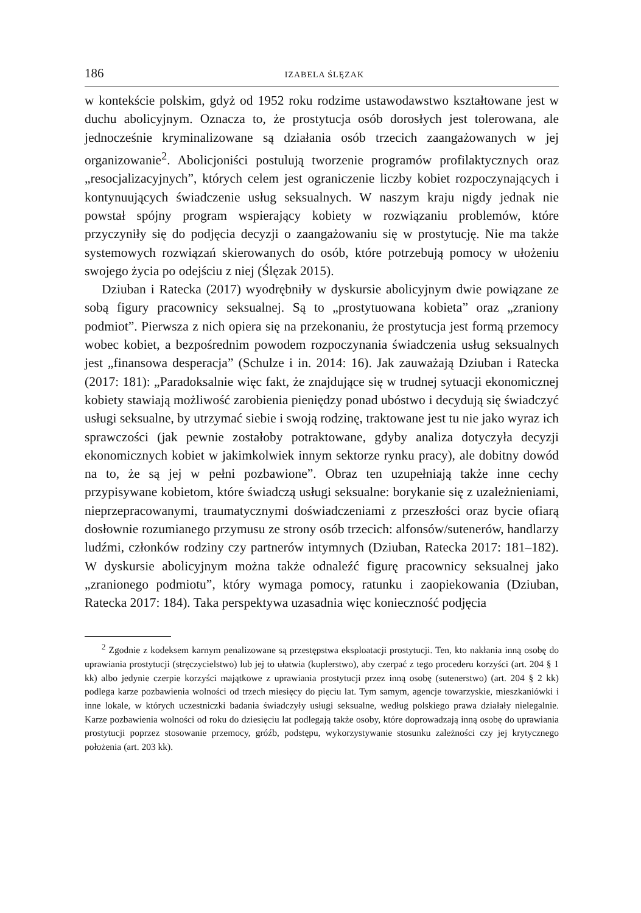186 IZABELA ŚLĘZAK
w kontekście polskim, gdyż od 1952 roku rodzime ustawodawstwo kształtowane jest w duchu abolicyjnym. Oznacza to, że prostytucja osób dorosłych jest tolerowana, ale jednocześnie kryminalizowane są działania osób trzecich zaangażowanych w jej organizowanie<sup>2</sup>. Abolicjoniści postulują tworzenie programów profilaktycznych oraz „resocjalizacyjnych”, których celem jest ograniczenie liczby kobiet rozpoczynających i kontynuujących świadczenie usług seksualnych. W naszym kraju nigdy jednak nie powstał spójny program wspierający kobiety w rozwiązaniu problemów, które przyczyniły się do podjęcia decyzji o zaangażowaniu się w prostytucję. Nie ma także systemowych rozwiązań skierowanych do osób, które potrzebują pomocy w ułożeniu swojego życia po odejściu z niej (Ślęzak 2015).
Dziuban i Ratecka (2017) wyodrębniły w dyskursie abolicyjnym dwie powiązane ze sobą figury pracownicy seksualnej. Są to „prostytuowana kobieta” oraz „zraniony podmiot”. Pierwsza z nich opiera się na przekonaniu, że prostytucja jest formą przemocy wobec kobiet, a bezpośrednim powodem rozpoczynania świadczenia usług seksualnych jest „finansowa desperacja” (Schulze i in. 2014: 16). Jak zauważają Dziuban i Ratecka (2017: 181): „Paradoksalnie więc fakt, że znajdujące się w trudnej sytuacji ekonomicznej kobiety stawiają możliwość zarobienia pieniędzy ponad ubóstwo i decydują się świadczyć usługi seksualne, by utrzymać siebie i swoją rodzinę, traktowane jest tu nie jako wyraz ich sprawczości (jak pewnie zostałoby potraktowane, gdyby analiza dotyczyła decyzji ekonomicznych kobiet w jakimkolwiek innym sektorze rynku pracy), ale dobitny dowód na to, że są jej w pełni pozbawione”. Obraz ten uzupełniają także inne cechy przypisywane kobietom, które świadczą usługi seksualne: borykanie się z uzależnieniami, nieprzepracowanymi, traumatycznymi doświadczeniami z przeszłości oraz bycie ofiarą dosłownie rozumianego przymusu ze strony osób trzecich: alfonsów/sutenerów, handlarzy ludźmi, członków rodziny czy partnerów intymnych (Dziuban, Ratecka 2017: 181–182). W dyskursie abolicyjnym można także odnaleźć figurę pracownicy seksualnej jako „zranionego podmiotu”, który wymaga pomocy, ratunku i zaopiekowania (Dziuban, Ratecka 2017: 184). Taka perspektywa uzasadnia więc konieczność podjęcia
<sup>2</sup> Zgodnie z kodeksem karnym penalizowane są przestępstwa eksploatacji prostytucji. Ten, kto nakłania inną osobę do uprawiania prostytucji (stręczycielstwo) lub jej to ułatwia (kuplerstwo), aby czerpać z tego procederu korzyści (art. 204 § 1 kk) albo jedynie czerpie korzyści majątkowe z uprawiania prostytucji przez inną osobę (sutenerstwo) (art. 204 § 2 kk) podlega karze pozbawienia wolności od trzech miesięcy do pięciu lat. Tym samym, agencje towarzyskie, mieszkaniówki i inne lokale, w których uczestniczki badania świadczyły usługi seksualne, według polskiego prawa działały nielegalnie. Karze pozbawienia wolności od roku do dziesięciu lat podlegają także osoby, które doprowadzają inną osobę do uprawiania prostytucji poprzez stosowanie przemocy, gróźb, podstępu, wykorzystywanie stosunku zależności czy jej krytycznego położenia (art. 203 kk).